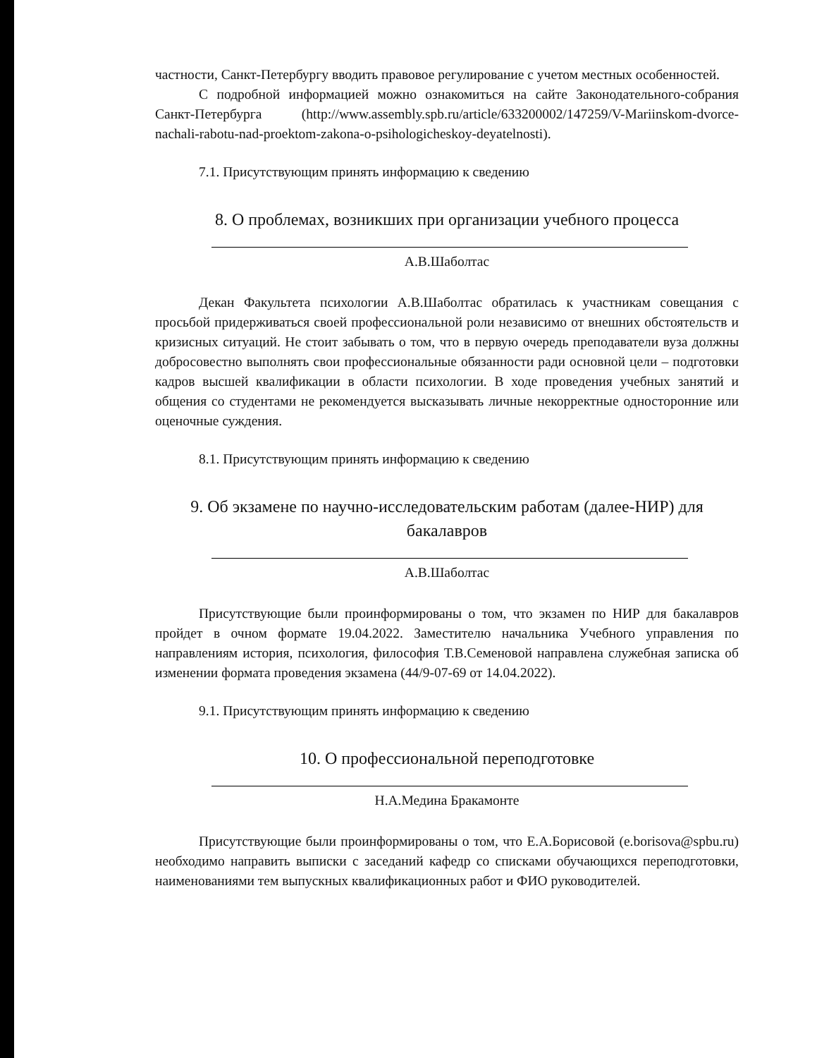частности, Санкт-Петербургу вводить правовое регулирование с учетом местных особенностей.
С подробной информацией можно ознакомиться на сайте Законодательного-собрания Санкт-Петербурга (http://www.assembly.spb.ru/article/633200002/147259/V-Mariinskom-dvorce-nachali-rabotu-nad-proektom-zakona-o-psihologicheskoy-deyatelnosti).
7.1. Присутствующим принять информацию к сведению
8. О проблемах, возникших при организации учебного процесса
А.В.Шаболтас
Декан Факультета психологии А.В.Шаболтас обратилась к участникам совещания с просьбой придерживаться своей профессиональной роли независимо от внешних обстоятельств и кризисных ситуаций. Не стоит забывать о том, что в первую очередь преподаватели вуза должны добросовестно выполнять свои профессиональные обязанности ради основной цели – подготовки кадров высшей квалификации в области психологии. В ходе проведения учебных занятий и общения со студентами не рекомендуется высказывать личные некорректные односторонние или оценочные суждения.
8.1. Присутствующим принять информацию к сведению
9. Об экзамене по научно-исследовательским работам (далее-НИР) для бакалавров
А.В.Шаболтас
Присутствующие были проинформированы о том, что экзамен по НИР для бакалавров пройдет в очном формате 19.04.2022. Заместителю начальника Учебного управления по направлениям история, психология, философия Т.В.Семеновой направлена служебная записка об изменении формата проведения экзамена (44/9-07-69 от 14.04.2022).
9.1. Присутствующим принять информацию к сведению
10. О профессиональной переподготовке
Н.А.Медина Бракамонте
Присутствующие были проинформированы о том, что Е.А.Борисовой (e.borisova@spbu.ru) необходимо направить выписки с заседаний кафедр со списками обучающихся переподготовки, наименованиями тем выпускных квалификационных работ и ФИО руководителей.